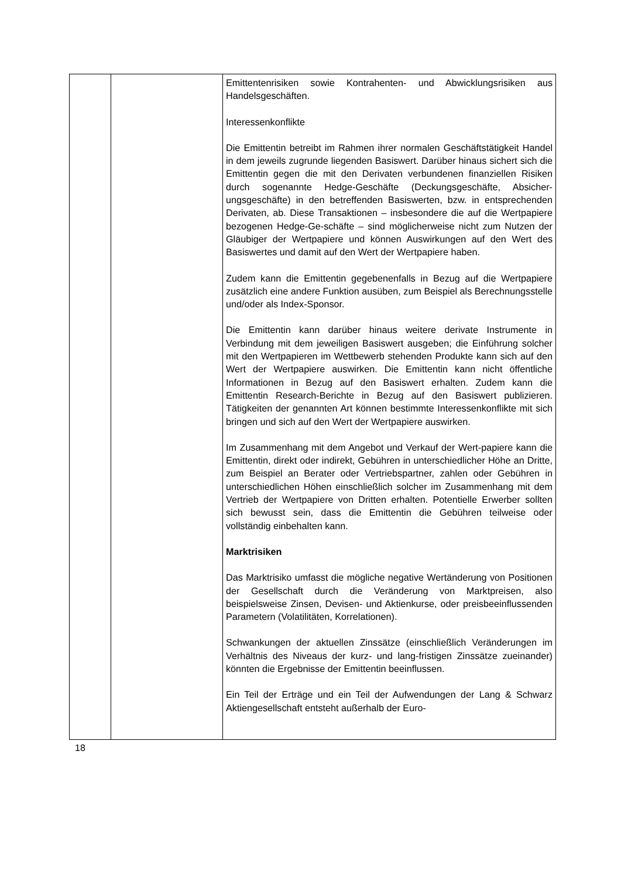| | | Emittentenrisiken sowie Kontrahenten- und Abwicklungsrisiken aus Handelsgeschäften. Interessenkonflikte Die Emittentin betreibt im Rahmen ihrer normalen Geschäftstätigkeit Handel in dem jeweils zugrunde liegenden Basiswert. Darüber hinaus sichert sich die Emittentin gegen die mit den Derivaten verbundenen finanziellen Risiken durch sogenannte Hedge-Geschäfte (Deckungsgeschäfte, Absicher-ungsgeschäfte) in den betreffenden Basiswerten, bzw. in entsprechenden Derivaten, ab. Diese Transaktionen – insbesondere die auf die Wertpapiere bezogenen Hedge-Ge-schäfte – sind möglicherweise nicht zum Nutzen der Gläubiger der Wertpapiere und können Auswirkungen auf den Wert des Basiswertes und damit auf den Wert der Wertpapiere haben. Zudem kann die Emittentin gegebenenfalls in Bezug auf die Wertpapiere zusätzlich eine andere Funktion ausüben, zum Beispiel als Berechnungsstelle und/oder als Index-Sponsor. Die Emittentin kann darüber hinaus weitere derivate Instrumente in Verbindung mit dem jeweiligen Basiswert ausgeben; die Einführung solcher mit den Wertpapieren im Wettbewerb stehenden Produkte kann sich auf den Wert der Wertpapiere auswirken. Die Emittentin kann nicht öffentliche Informationen in Bezug auf den Basiswert erhalten. Zudem kann die Emittentin Research-Berichte in Bezug auf den Basiswert publizieren. Tätigkeiten der genannten Art können bestimmte Interessenkonflikte mit sich bringen und sich auf den Wert der Wertpapiere auswirken. Im Zusammenhang mit dem Angebot und Verkauf der Wert-papiere kann die Emittentin, direkt oder indirekt, Gebühren in unterschiedlicher Höhe an Dritte, zum Beispiel an Berater oder Vertriebspartner, zahlen oder Gebühren in unterschiedlichen Höhen einschließlich solcher im Zusammenhang mit dem Vertrieb der Wertpapiere von Dritten erhalten. Potentielle Erwerber sollten sich bewusst sein, dass die Emittentin die Gebühren teilweise oder vollständig einbehalten kann. Marktrisiken Das Marktrisiko umfasst die mögliche negative Wertänderung von Positionen der Gesellschaft durch die Veränderung von Marktpreisen, also beispielsweise Zinsen, Devisen- und Aktienkurse, oder preisbeeinflussenden Parametern (Volatilitäten, Korrelationen). Schwankungen der aktuellen Zinssätze (einschließlich Veränderungen im Verhältnis des Niveaus der kurz- und lang-fristigen Zinssätze zueinander) könnten die Ergebnisse der Emittentin beeinflussen. Ein Teil der Erträge und ein Teil der Aufwendungen der Lang & Schwarz Aktiengesellschaft entsteht außerhalb der Euro- |
18